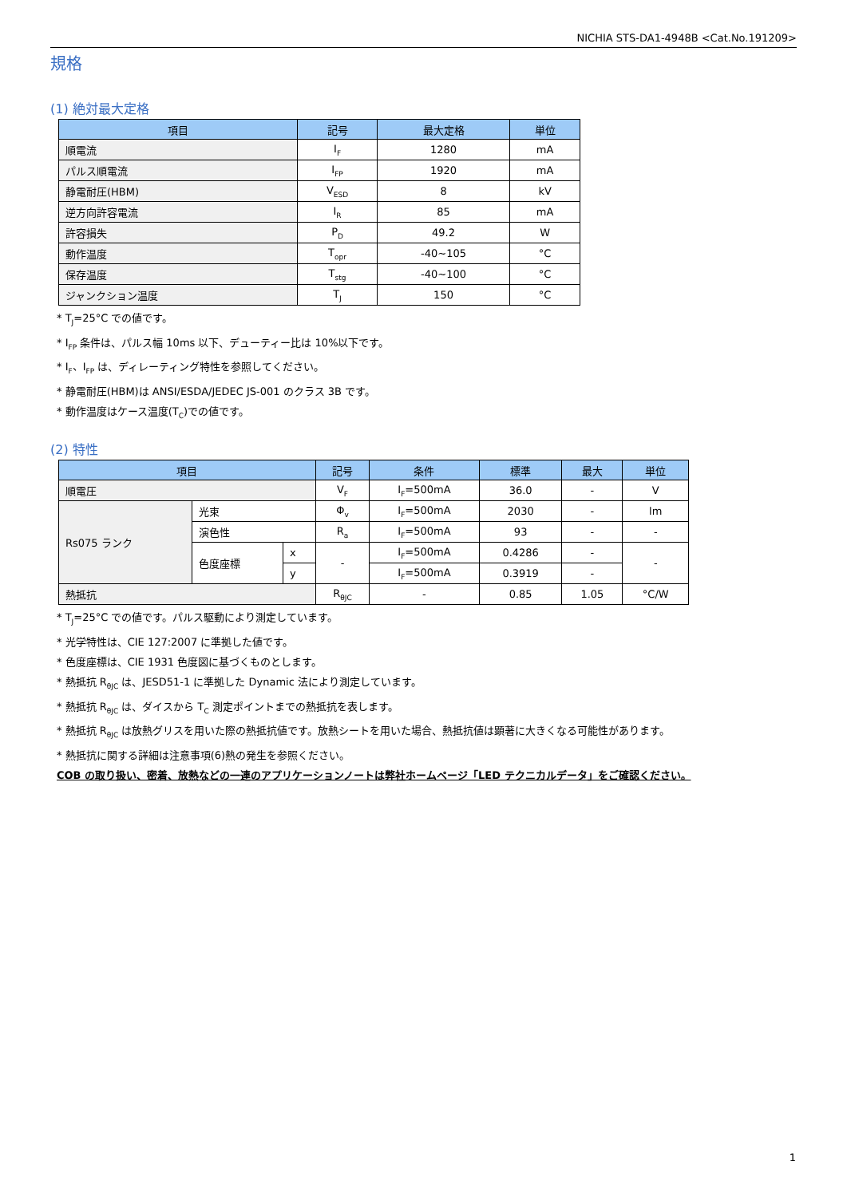NICHIA STS-DA1-4948B <Cat.No.191209>
規格
(1) 絶対最大定格
| 項目 | 記号 | 最大定格 | 単位 |
| --- | --- | --- | --- |
| 順電流 | I<sub>F</sub> | 1280 | mA |
| パルス順電流 | I<sub>FP</sub> | 1920 | mA |
| 静電耐圧(HBM) | V<sub>ESD</sub> | 8 | kV |
| 逆方向許容電流 | I<sub>R</sub> | 85 | mA |
| 許容損失 | P<sub>D</sub> | 49.2 | W |
| 動作温度 | T<sub>opr</sub> | -40~105 | °C |
| 保存温度 | T<sub>stg</sub> | -40~100 | °C |
| ジャンクション温度 | T<sub>J</sub> | 150 | °C |
* T<sub>J</sub>=25°C での値です。
* I<sub>FP</sub> 条件は、パルス幅 10ms 以下、デューティー比は 10%以下です。
* I<sub>F</sub>、I<sub>FP</sub> は、ディレーティング特性を参照してください。
* 静電耐圧(HBM)は ANSI/ESDA/JEDEC JS-001 のクラス 3B です。
* 動作温度はケース温度(T<sub>C</sub>)での値です。
(2) 特性
| 項目 | | | 記号 | 条件 | 標準 | 最大 | 単位 |
| --- | --- | --- | --- | --- | --- | --- | --- |
| 順電圧 | | | V<sub>F</sub> | I<sub>F</sub>=500mA | 36.0 | - | V |
| Rs075 ランク | 光束 | | Φ<sub>v</sub> | I<sub>F</sub>=500mA | 2030 | - | lm |
| | 演色性 | | R<sub>a</sub> | I<sub>F</sub>=500mA | 93 | - | - |
| | 色度座標 | x | - | I<sub>F</sub>=500mA | 0.4286 | - | - |
| | | y | | I<sub>F</sub>=500mA | 0.3919 | - | |
| 熱抵抗 | | | R<sub>θJC</sub> | - | 0.85 | 1.05 | °C/W |
* T<sub>J</sub>=25°C での値です。パルス駆動により測定しています。
* 光学特性は、CIE 127:2007 に準拠した値です。
* 色度座標は、CIE 1931 色度図に基づくものとします。
* 熱抵抗 R<sub>θJC</sub> は、JESD51-1 に準拠した Dynamic 法により測定しています。
* 熱抵抗 R<sub>θJC</sub> は、ダイスから T<sub>C</sub> 測定ポイントまでの熱抵抗を表します。
* 熱抵抗 R<sub>θJC</sub> は放熱グリスを用いた際の熱抵抗値です。放熱シートを用いた場合、熱抵抗値は顕著に大きくなる可能性があります。
* 熱抵抗に関する詳細は注意事項(6)熱の発生を参照ください。
COB の取り扱い、密着、放熱などの一連のアプリケーションノートは弊社ホームページ「LED テクニカルデータ」をご確認ください。
1